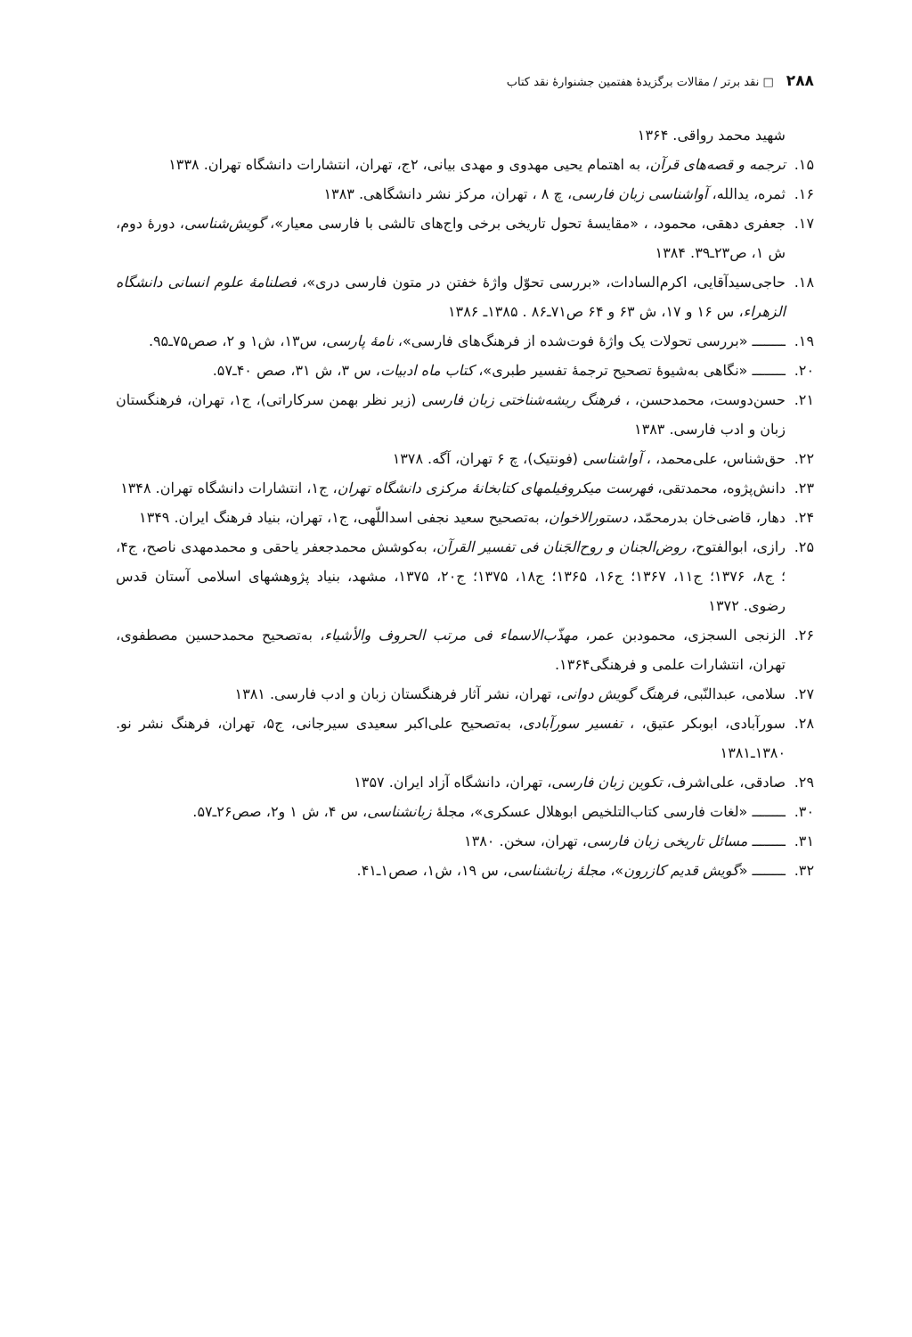۲۸۸ □ نقد برتر / مقالات برگزیدهٔ هفتمین جشنوارهٔ نقد کتاب
شهید محمد رواقی. ۱۳۶۴
۱۵. ترجمه و قصه‌های قرآن، به اهتمام یحیی مهدوی و مهدی بیانی، ۲ج، تهران، انتشارات دانشگاه تهران. ۱۳۳۸
۱۶. ثمره، یدالله، آواشناسی زبان فارسی، چ ۸ ، تهران، مرکز نشر دانشگاهی. ۱۳۸۳
۱۷. جعفری دهقی، محمود، ، «مقایسهٔ تحول تاریخی برخی واج‌های تالشی با فارسی معیار»، گویش‌شناسی، دورهٔ دوم، ش ۱، ص۲۳ـ۳۹. ۱۳۸۴
۱۸. حاجی‌سیدآقایی، اکرم‌السادات، «بررسی تحوّل واژهٔ خفتن در متون فارسی دری»، فصلنامهٔ علوم انسانی دانشگاه الزهراء، س ۱۶ و ۱۷، ش ۶۳ و ۶۴ ص۷۱ـ۸۶ . ۱۳۸۵ـ ۱۳۸۶
۱۹. ــــــــ «بررسی تحولات یک واژهٔ فوت‌شده از فرهنگ‌های فارسی»، نامهٔ پارسی، س۱۳، ش۱ و ۲، صص۷۵ـ۹۵.
۲۰. ــــــــ «نگاهی به‌شیوهٔ تصحیح ترجمهٔ تفسیر طبری»، کتاب ماه ادبیات، س ۳، ش ۳۱، صص ۴۰ـ۵۷.
۲۱. حسن‌دوست، محمدحسن، ، فرهنگ ریشه‌شناختی زبان فارسی (زیر نظر بهمن سرکاراتی)، ج۱، تهران، فرهنگستان زبان و ادب فارسی. ۱۳۸۳
۲۲. حق‌شناس، علی‌محمد، ، آواشناسی (فونتیک)، چ ۶ تهران، آگه. ۱۳۷۸
۲۳. دانش‌پژوه، محمدتقی، فهرست میکروفیلمهای کتابخانهٔ مرکزی دانشگاه تهران، ج۱، انتشارات دانشگاه تهران. ۱۳۴۸
۲۴. دهار، قاضی‌خان بدرمحمّد، دستورالاخوان، به‌تصحیح سعید نجفی اسداللّهی، ج۱، تهران، بنیاد فرهنگ ایران. ۱۳۴۹
۲۵. رازی، ابوالفتوح، روض‌الجنان و روح‌الجَنان فی تفسیر القرآن، به‌کوشش محمدجعفر یاحقی و محمدمهدی ناصح، ج۴، ؛ ج۸، ۱۳۷۶؛ ج۱۱، ۱۳۶۷؛ ج۱۶، ۱۳۶۵؛ ج۱۸، ۱۳۷۵؛ ج۲۰، ۱۳۷۵، مشهد، بنیاد پژوهشهای اسلامی آستان قدس رضوی. ۱۳۷۲
۲۶. الزنجی السجزی، محمودبن عمر، مهذّب‌الاسماء فی مرتب الحروف والأشیاء، به‌تصحیح محمدحسین مصطفوی، تهران، انتشارات علمی و فرهنگی۱۳۶۴.
۲۷. سلامی، عبدالنّبی، فرهنگ گویش دوانی، تهران، نشر آثار فرهنگستان زبان و ادب فارسی. ۱۳۸۱
۲۸. سورآبادی، ابوبکر عتیق، ، تفسیر سورآبادی، به‌تصحیح علی‌اکبر سعیدی سیرجانی، ج۵، تهران، فرهنگ نشر نو. ۱۳۸۰ـ۱۳۸۱
۲۹. صادقی، علی‌اشرف، تکوین زبان فارسی، تهران، دانشگاه آزاد ایران. ۱۳۵۷
۳۰. ــــــــ «لغات فارسی کتاب‌التلخیص ابوهلال عسکری»، مجلهٔ زبانشناسی، س ۴، ش ۱ و۲، صص۲۶ـ۵۷.
۳۱. ــــــــ مسائل تاریخی زبان فارسی، تهران، سخن. ۱۳۸۰
۳۲. ــــــــ «گویش قدیم کازرون»، مجلهٔ زبانشناسی، س ۱۹، ش۱، صص۱ـ۴۱.